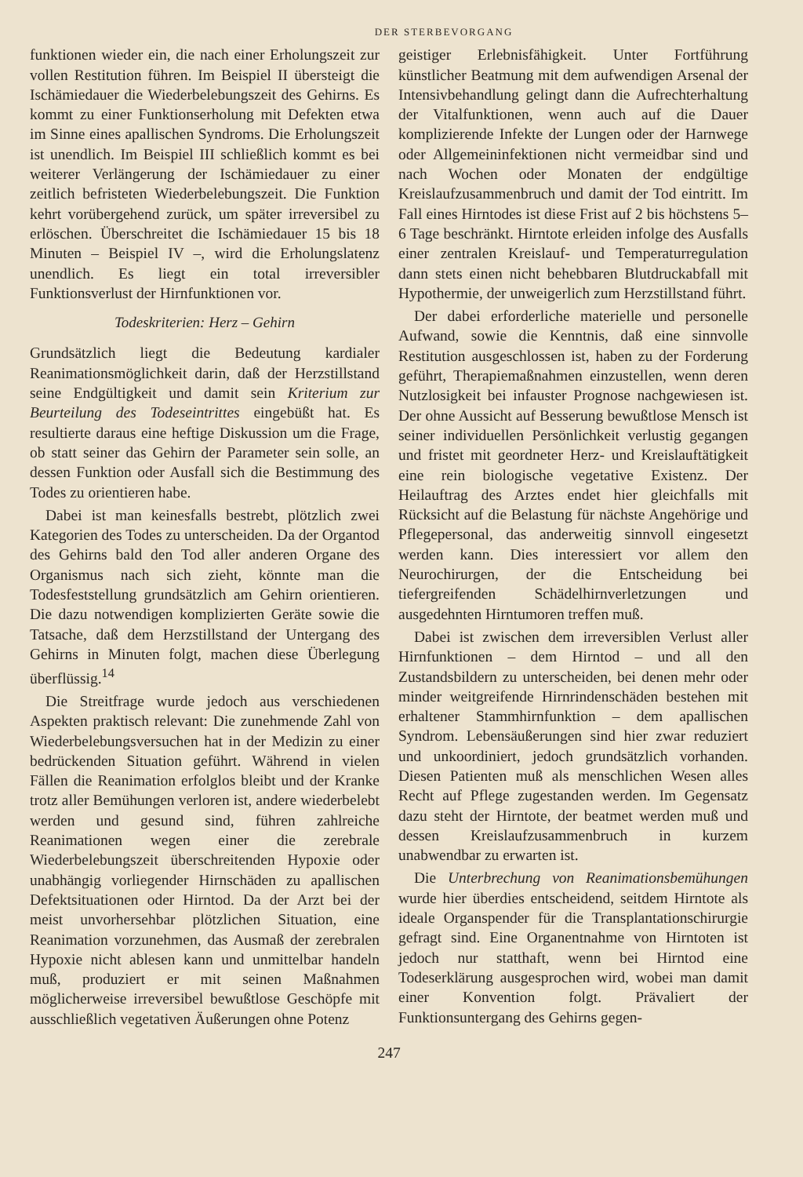DER STERBEVORGANG
funktionen wieder ein, die nach einer Erholungszeit zur vollen Restitution führen. Im Beispiel II übersteigt die Ischämiedauer die Wiederbelebungszeit des Gehirns. Es kommt zu einer Funktionserholung mit Defekten etwa im Sinne eines apallischen Syndroms. Die Erholungszeit ist unendlich. Im Beispiel III schließlich kommt es bei weiterer Verlängerung der Ischämiedauer zu einer zeitlich befristeten Wiederbelebungszeit. Die Funktion kehrt vorübergehend zurück, um später irreversibel zu erlöschen. Überschreitet die Ischämiedauer 15 bis 18 Minuten – Beispiel IV –, wird die Erholungslatenz unendlich. Es liegt ein total irreversibler Funktionsverlust der Hirnfunktionen vor.
Todeskriterien: Herz – Gehirn
Grundsätzlich liegt die Bedeutung kardialer Reanimationsmöglichkeit darin, daß der Herzstillstand seine Endgültigkeit und damit sein Kriterium zur Beurteilung des Todeseintrittes eingebüßt hat. Es resultierte daraus eine heftige Diskussion um die Frage, ob statt seiner das Gehirn der Parameter sein solle, an dessen Funktion oder Ausfall sich die Bestimmung des Todes zu orientieren habe.
Dabei ist man keinesfalls bestrebt, plötzlich zwei Kategorien des Todes zu unterscheiden. Da der Organtod des Gehirns bald den Tod aller anderen Organe des Organismus nach sich zieht, könnte man die Todesfeststellung grundsätzlich am Gehirn orientieren. Die dazu notwendigen komplizierten Geräte sowie die Tatsache, daß dem Herzstillstand der Untergang des Gehirns in Minuten folgt, machen diese Überlegung überflüssig.<sup>14</sup>
Die Streitfrage wurde jedoch aus verschiedenen Aspekten praktisch relevant: Die zunehmende Zahl von Wiederbelebungsversuchen hat in der Medizin zu einer bedrückenden Situation geführt. Während in vielen Fällen die Reanimation erfolglos bleibt und der Kranke trotz aller Bemühungen verloren ist, andere wiederbelebt werden und gesund sind, führen zahlreiche Reanimationen wegen einer die zerebrale Wiederbelebungszeit überschreitenden Hypoxie oder unabhängig vorliegender Hirnschäden zu apallischen Defektsituationen oder Hirntod. Da der Arzt bei der meist unvorhersehbar plötzlichen Situation, eine Reanimation vorzunehmen, das Ausmaß der zerebralen Hypoxie nicht ablesen kann und unmittelbar handeln muß, produziert er mit seinen Maßnahmen möglicherweise irreversibel bewußtlose Geschöpfe mit ausschließlich vegetativen Äußerungen ohne Potenz
geistiger Erlebnisfähigkeit. Unter Fortführung künstlicher Beatmung mit dem aufwendigen Arsenal der Intensivbehandlung gelingt dann die Aufrechterhaltung der Vitalfunktionen, wenn auch auf die Dauer komplizierende Infekte der Lungen oder der Harnwege oder Allgemeininfektionen nicht vermeidbar sind und nach Wochen oder Monaten der endgültige Kreislaufzusammenbruch und damit der Tod eintritt. Im Fall eines Hirntodes ist diese Frist auf 2 bis höchstens 5–6 Tage beschränkt. Hirntote erleiden infolge des Ausfalls einer zentralen Kreislauf- und Temperaturregulation dann stets einen nicht behebbaren Blutdruckabfall mit Hypothermie, der unweigerlich zum Herzstillstand führt.
Der dabei erforderliche materielle und personelle Aufwand, sowie die Kenntnis, daß eine sinnvolle Restitution ausgeschlossen ist, haben zu der Forderung geführt, Therapiemaßnahmen einzustellen, wenn deren Nutzlosigkeit bei infauster Prognose nachgewiesen ist. Der ohne Aussicht auf Besserung bewußtlose Mensch ist seiner individuellen Persönlichkeit verlustig gegangen und fristet mit geordneter Herz- und Kreislauftätigkeit eine rein biologische vegetative Existenz. Der Heilauftrag des Arztes endet hier gleichfalls mit Rücksicht auf die Belastung für nächste Angehörige und Pflegepersonal, das anderweitig sinnvoll eingesetzt werden kann. Dies interessiert vor allem den Neurochirurgen, der die Entscheidung bei tiefergreifenden Schädelhirnverletzungen und ausgedehnten Hirntumoren treffen muß.
Dabei ist zwischen dem irreversiblen Verlust aller Hirnfunktionen – dem Hirntod – und all den Zustandsbildern zu unterscheiden, bei denen mehr oder minder weitgreifende Hirnrindenschäden bestehen mit erhaltener Stammhirnfunktion – dem apallischen Syndrom. Lebensäußerungen sind hier zwar reduziert und unkoordiniert, jedoch grundsätzlich vorhanden. Diesen Patienten muß als menschlichen Wesen alles Recht auf Pflege zugestanden werden. Im Gegensatz dazu steht der Hirntote, der beatmet werden muß und dessen Kreislaufzusammenbruch in kurzem unabwendbar zu erwarten ist.
Die Unterbrechung von Reanimationsbemühungen wurde hier überdies entscheidend, seitdem Hirntote als ideale Organspender für die Transplantationschirurgie gefragt sind. Eine Organentnahme von Hirntoten ist jedoch nur statthaft, wenn bei Hirntod eine Todeserklärung ausgesprochen wird, wobei man damit einer Konvention folgt. Prävaliert der Funktionsuntergang des Gehirns gegen-
247